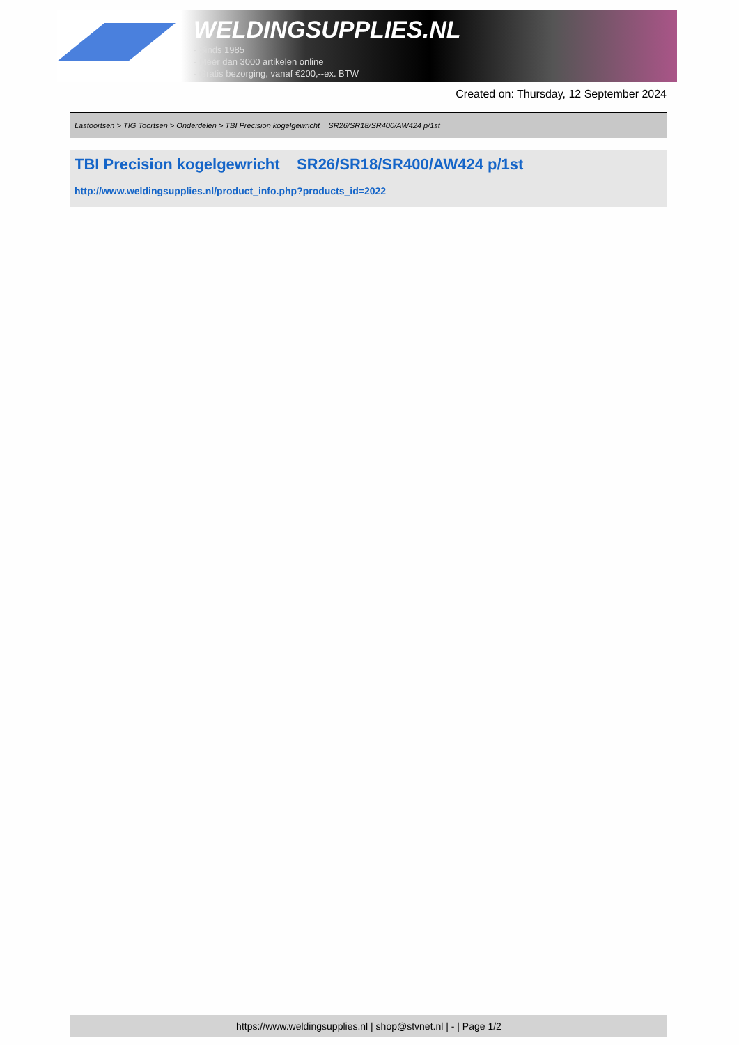WELDINGSUPPLIES.NL
- Sinds 1985
- Méér dan 3000 artikelen online
- Gratis bezorging, vanaf €200,--ex. BTW
Created on: Thursday, 12 September 2024
Lastoortsen > TIG Toortsen > Onderdelen > TBI Precision kogelgewricht SR26/SR18/SR400/AW424 p/1st
TBI Precision kogelgewricht SR26/SR18/SR400/AW424 p/1st
http://www.weldingsupplies.nl/product_info.php?products_id=2022
https://www.weldingsupplies.nl | shop@stvnet.nl | - | Page 1/2